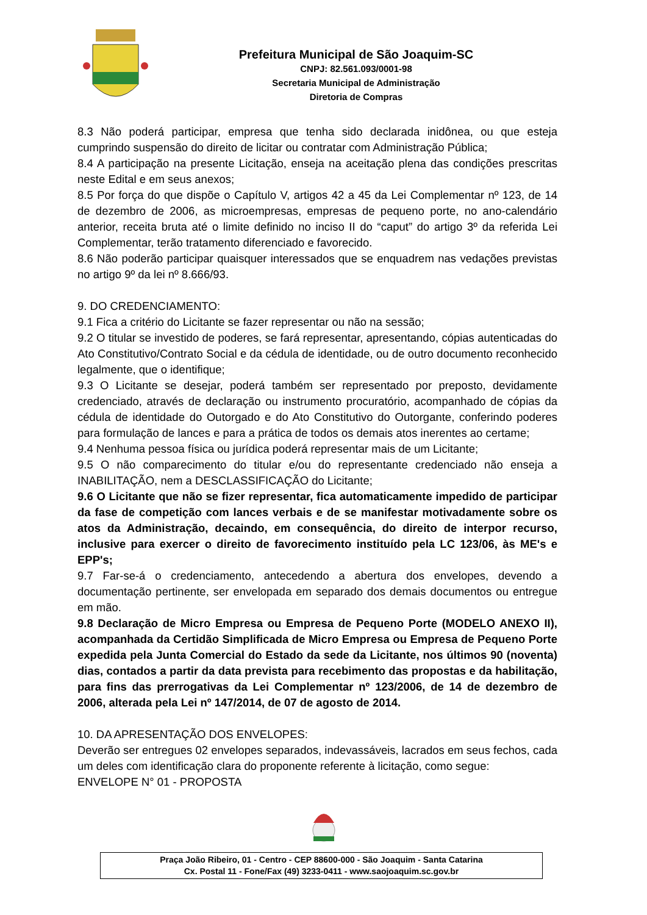Prefeitura Municipal de São Joaquim-SC
CNPJ: 82.561.093/0001-98
Secretaria Municipal de Administração
Diretoria de Compras
8.3 Não poderá participar, empresa que tenha sido declarada inidônea, ou que esteja cumprindo suspensão do direito de licitar ou contratar com Administração Pública;
8.4 A participação na presente Licitação, enseja na aceitação plena das condições prescritas neste Edital e em seus anexos;
8.5 Por força do que dispõe o Capítulo V, artigos 42 a 45 da Lei Complementar nº 123, de 14 de dezembro de 2006, as microempresas, empresas de pequeno porte, no ano-calendário anterior, receita bruta até o limite definido no inciso II do “caput” do artigo 3º da referida Lei Complementar, terão tratamento diferenciado e favorecido.
8.6 Não poderão participar quaisquer interessados que se enquadrem nas vedações previstas no artigo 9º da lei nº 8.666/93.
9. DO CREDENCIAMENTO:
9.1 Fica a critério do Licitante se fazer representar ou não na sessão;
9.2 O titular se investido de poderes, se fará representar, apresentando, cópias autenticadas do Ato Constitutivo/Contrato Social e da cédula de identidade, ou de outro documento reconhecido legalmente, que o identifique;
9.3 O Licitante se desejar, poderá também ser representado por preposto, devidamente credenciado, através de declaração ou instrumento procuratório, acompanhado de cópias da cédula de identidade do Outorgado e do Ato Constitutivo do Outorgante, conferindo poderes para formulação de lances e para a prática de todos os demais atos inerentes ao certame;
9.4 Nenhuma pessoa física ou jurídica poderá representar mais de um Licitante;
9.5 O não comparecimento do titular e/ou do representante credenciado não enseja a INABILITAÇÃO, nem a DESCLASSIFICAÇÃO do Licitante;
9.6 O Licitante que não se fizer representar, fica automaticamente impedido de participar da fase de competição com lances verbais e de se manifestar motivadamente sobre os atos da Administração, decaindo, em consequência, do direito de interpor recurso, inclusive para exercer o direito de favorecimento instituído pela LC 123/06, às ME's e EPP's;
9.7 Far-se-á o credenciamento, antecedendo a abertura dos envelopes, devendo a documentação pertinente, ser envelopada em separado dos demais documentos ou entregue em mão.
9.8 Declaração de Micro Empresa ou Empresa de Pequeno Porte (MODELO ANEXO II), acompanhada da Certidão Simplificada de Micro Empresa ou Empresa de Pequeno Porte expedida pela Junta Comercial do Estado da sede da Licitante, nos últimos 90 (noventa) dias, contados a partir da data prevista para recebimento das propostas e da habilitação, para fins das prerrogativas da Lei Complementar nº 123/2006, de 14 de dezembro de 2006, alterada pela Lei nº 147/2014, de 07 de agosto de 2014.
10. DA APRESENTAÇÃO DOS ENVELOPES:
Deverão ser entregues 02 envelopes separados, indevassáveis, lacrados em seus fechos, cada um deles com identificação clara do proponente referente à licitação, como segue:
ENVELOPE N° 01 - PROPOSTA
Praça João Ribeiro, 01 - Centro - CEP 88600-000 - São Joaquim - Santa Catarina
Cx. Postal 11 - Fone/Fax (49) 3233-0411 - www.saojoaquim.sc.gov.br